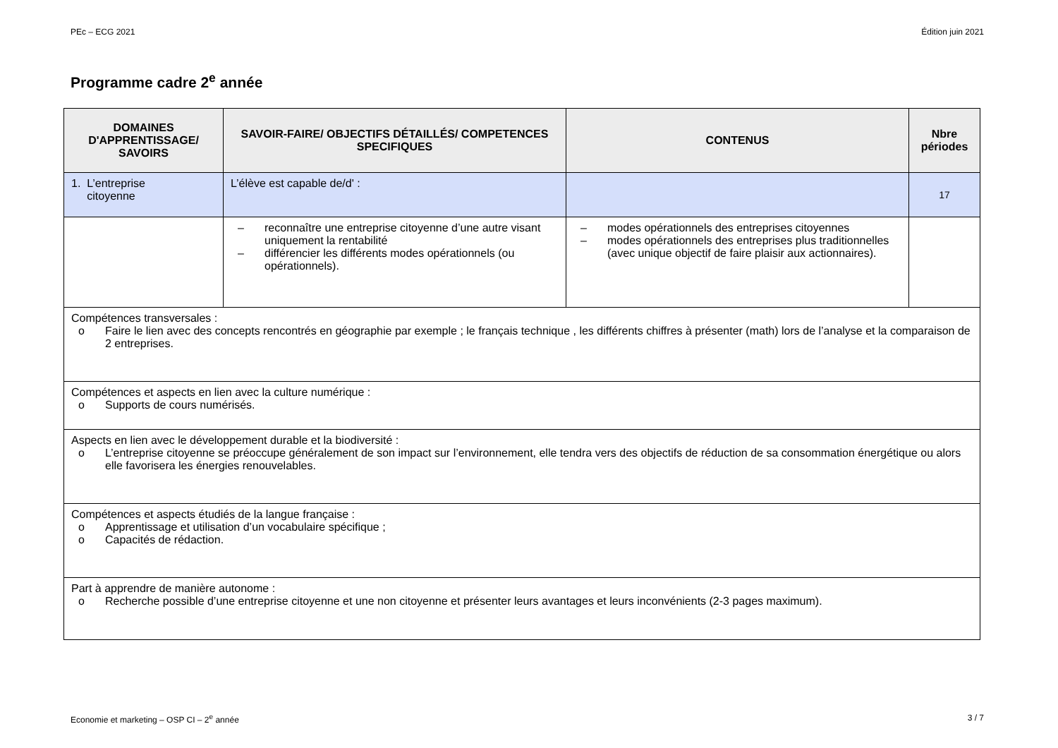PEc – ECG 2021 Édition juin 2021
Programme cadre 2<sup>e</sup> année
| DOMAINES D'APPRENTISSAGE/ SAVOIRS | SAVOIR-FAIRE/ OBJECTIFS DÉTAILLÉS/ COMPETENCES SPECIFIQUES | CONTENUS | Nbre périodes |
| --- | --- | --- | --- |
| 1. L’entreprise citoyenne | L’élève est capable de/d' : | | 17 |
| | – reconnaître une entreprise citoyenne d’une autre visant uniquement la rentabilité – différencier les différents modes opérationnels (ou opérationnels). | – modes opérationnels des entreprises citoyennes – modes opérationnels des entreprises plus traditionnelles (avec unique objectif de faire plaisir aux actionnaires). | |
| Compétences transversales : o Faire le lien avec des concepts rencontrés en géographie par exemple ; le français technique , les différents chiffres à présenter (math) lors de l’analyse et la comparaison de 2 entreprises. | | | |
| Compétences et aspects en lien avec la culture numérique : o Supports de cours numérisés. | | | |
| Aspects en lien avec le développement durable et la biodiversité : o L’entreprise citoyenne se préoccupe généralement de son impact sur l’environnement, elle tendra vers des objectifs de réduction de sa consommation énergétique ou alors elle favorisera les énergies renouvelables. | | | |
| Compétences et aspects étudiés de la langue française : o Apprentissage et utilisation d’un vocabulaire spécifique ; o Capacités de rédaction. | | | |
| Part à apprendre de manière autonome : o Recherche possible d’une entreprise citoyenne et une non citoyenne et présenter leurs avantages et leurs inconvénients (2-3 pages maximum). | | | |
Economie et marketing – OSP CI – 2<sup>e</sup> année 3 / 7